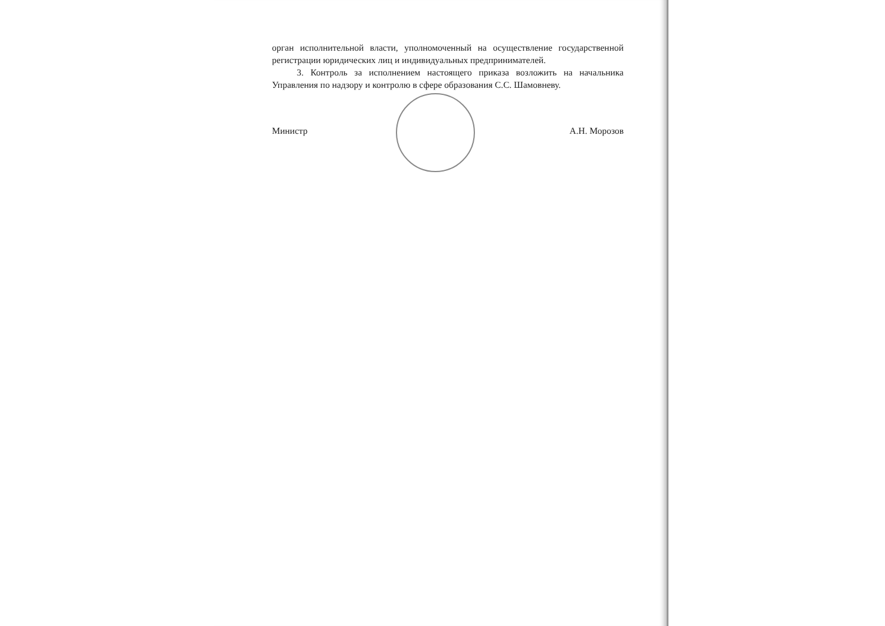орган исполнительной власти, уполномоченный на осуществление государственной регистрации юридических лиц и индивидуальных предпринимателей.
3. Контроль за исполнением настоящего приказа возложить на начальника Управления по надзору и контролю в сфере образования С.С. Шамовневу.
Министр А.Н. Морозов